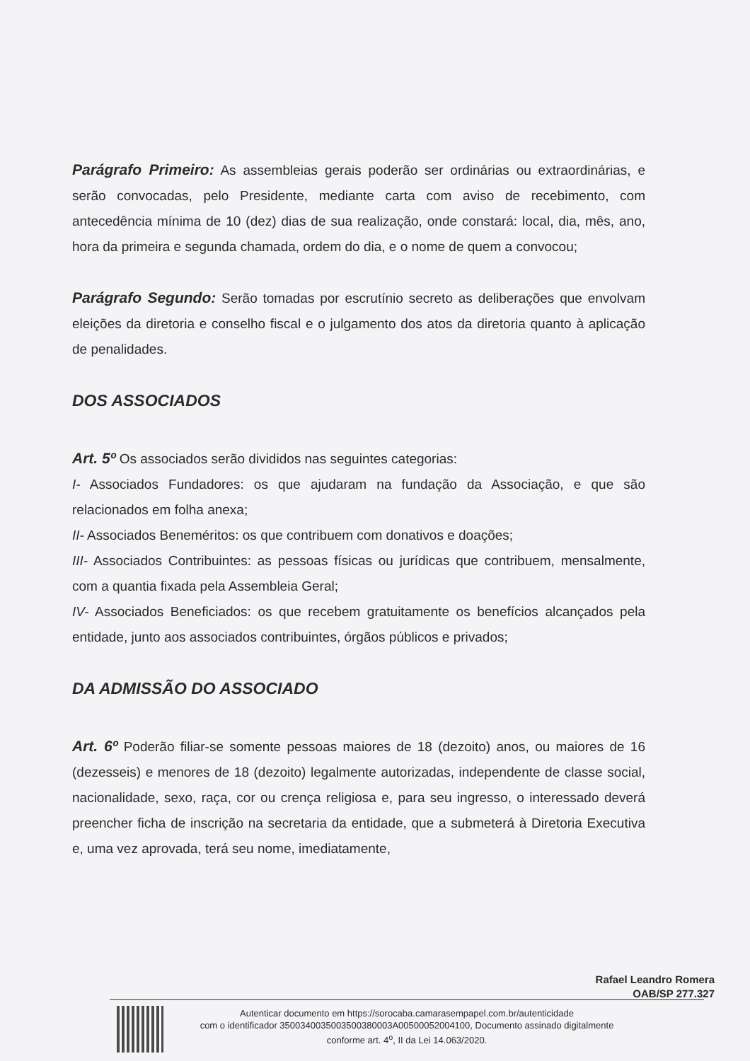Parágrafo Primeiro: As assembleias gerais poderão ser ordinárias ou extraordinárias, e serão convocadas, pelo Presidente, mediante carta com aviso de recebimento, com antecedência mínima de 10 (dez) dias de sua realização, onde constará: local, dia, mês, ano, hora da primeira e segunda chamada, ordem do dia, e o nome de quem a convocou;
Parágrafo Segundo: Serão tomadas por escrutínio secreto as deliberações que envolvam eleições da diretoria e conselho fiscal e o julgamento dos atos da diretoria quanto à aplicação de penalidades.
DOS ASSOCIADOS
Art. 5º Os associados serão divididos nas seguintes categorias:
I- Associados Fundadores: os que ajudaram na fundação da Associação, e que são relacionados em folha anexa;
II- Associados Beneméritos: os que contribuem com donativos e doações;
III- Associados Contribuintes: as pessoas físicas ou jurídicas que contribuem, mensalmente, com a quantia fixada pela Assembleia Geral;
IV- Associados Beneficiados: os que recebem gratuitamente os benefícios alcançados pela entidade, junto aos associados contribuintes, órgãos públicos e privados;
DA ADMISSÃO DO ASSOCIADO
Art. 6º Poderão filiar-se somente pessoas maiores de 18 (dezoito) anos, ou maiores de 16 (dezesseis) e menores de 18 (dezoito) legalmente autorizadas, independente de classe social, nacionalidade, sexo, raça, cor ou crença religiosa e, para seu ingresso, o interessado deverá preencher ficha de inscrição na secretaria da entidade, que a submeterá à Diretoria Executiva e, uma vez aprovada, terá seu nome, imediatamente,
Rafael Leandro Romera
OAB/SP 277.327
Autenticar documento em https://sorocaba.camarasempapel.com.br/autenticidade
com o identificador 3500340035003500380003A00500052004100, Documento assinado digitalmente
conforme art. 4<sup>o</sup>, II da Lei 14.063/2020.